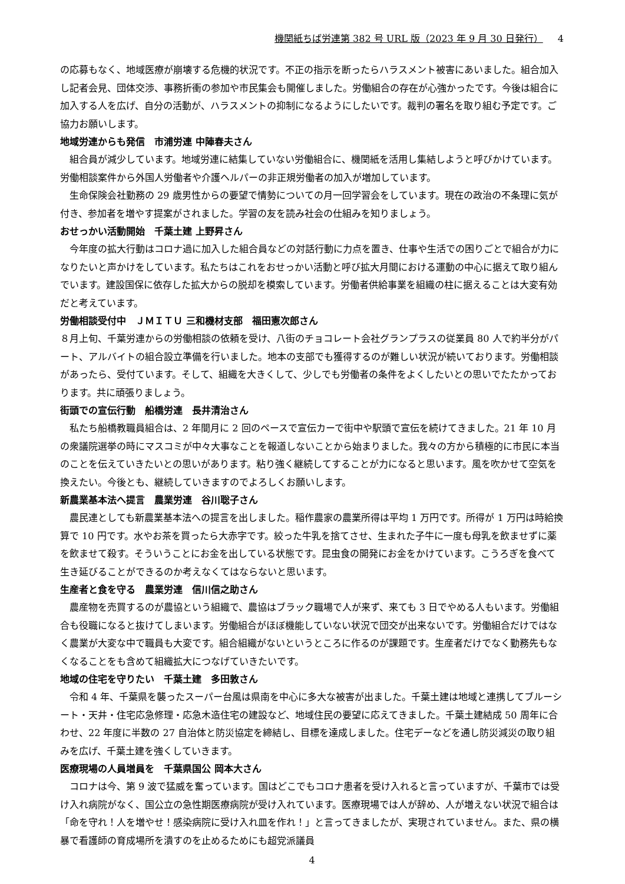機関紙ちば労連第 382 号 URL 版（2023 年 9 月 30 日発行） 4
の応募もなく、地域医療が崩壊する危機的状況です。不正の指示を断ったらハラスメント被害にあいました。組合加入し記者会見、団体交渉、事務折衝の参加や市民集会も開催しました。労働組合の存在が心強かったです。今後は組合に加入する人を広げ、自分の活動が、ハラスメントの抑制になるようにしたいです。裁判の署名を取り組む予定です。ご協力お願いします。
地域労連からも発信　市浦労連 中陣春夫さん
　組合員が減少しています。地域労連に結集していない労働組合に、機関紙を活用し集結しようと呼びかけています。労働相談案件から外国人労働者や介護ヘルパーの非正規労働者の加入が増加しています。
　生命保険会社勤務の 29 歳男性からの要望で情勢についての月一回学習会をしています。現在の政治の不条理に気が付き、参加者を増やす提案がされました。学習の友を読み社会の仕組みを知りましょう。
おせっかい活動開始　千葉土建 上野昇さん
　今年度の拡大行動はコロナ過に加入した組合員などの対話行動に力点を置き、仕事や生活での困りごとで組合が力になりたいと声かけをしています。私たちはこれをおせっかい活動と呼び拡大月間における運動の中心に据えて取り組んでいます。建設国保に依存した拡大からの脱却を模索しています。労働者供給事業を組織の柱に据えることは大変有効だと考えています。
労働相談受付中　ＪＭＩＴＵ 三和機材支部　福田憲次郎さん
８月上旬、千葉労連からの労働相談の依頼を受け、八街のチョコレート会社グランプラスの従業員 80 人で約半分がパート、アルバイトの組合設立準備を行いました。地本の支部でも獲得するのが難しい状況が続いております。労働相談があったら、受付ています。そして、組織を大きくして、少しでも労働者の条件をよくしたいとの思いでたたかっております。共に頑張りましょう。
街頭での宣伝行動　船橋労連　長井清治さん
　私たち船橋教職員組合は、2 年間月に 2 回のペースで宣伝カーで街中や駅頭で宣伝を続けてきました。21 年 10 月の衆議院選挙の時にマスコミが中々大事なことを報道しないことから始まりました。我々の方から積極的に市民に本当のことを伝えていきたいとの思いがあります。粘り強く継続してすることが力になると思います。風を吹かせて空気を換えたい。今後とも、継続していきますのでよろしくお願いします。
新農業基本法へ提言　農業労連　谷川聡子さん
　農民連としても新農業基本法への提言を出しました。稲作農家の農業所得は平均 1 万円です。所得が 1 万円は時給換算で 10 円です。水やお茶を買ったら大赤字です。絞った牛乳を捨てさせ、生まれた子牛に一度も母乳を飲ませずに薬を飲ませて殺す。そういうことにお金を出している状態です。昆虫食の開発にお金をかけています。こうろぎを食べて生き延びることができるのか考えなくてはならないと思います。
生産者と食を守る　農業労連　信川信之助さん
　農産物を売買するのが農協という組織で、農協はブラック職場で人が来ず、来ても 3 日でやめる人もいます。労働組合も役職になると抜けてしまいます。労働組合がほぼ機能していない状況で団交が出来ないです。労働組合だけではなく農業が大変な中で職員も大変です。組合組織がないというところに作るのが課題です。生産者だけでなく勤務先もなくなることをも含めて組織拡大につなげていきたいです。
地域の住宅を守りたい　千葉土建　多田敦さん
　令和 4 年、千葉県を襲ったスーパー台風は県南を中心に多大な被害が出ました。千葉土建は地域と連携してブルーシート・天井・住宅応急修理・応急木造住宅の建設など、地域住民の要望に応えてきました。千葉土建結成 50 周年に合わせ、22 年度に半数の 27 自治体と防災協定を締結し、目標を達成しました。住宅デーなどを通し防災減災の取り組みを広げ、千葉土建を強くしていきます。
医療現場の人員増員を　千葉県国公 岡本大さん
　コロナは今、第 9 波で猛威を奮っています。国はどこでもコロナ患者を受け入れると言っていますが、千葉市では受け入れ病院がなく、国公立の急性期医療病院が受け入れています。医療現場では人が辞め、人が増えない状況で組合は「命を守れ！人を増やせ！感染病院に受け入れ皿を作れ！」と言ってきましたが、実現されていません。また、県の横暴で看護師の育成場所を潰すのを止めるためにも超党派議員
4